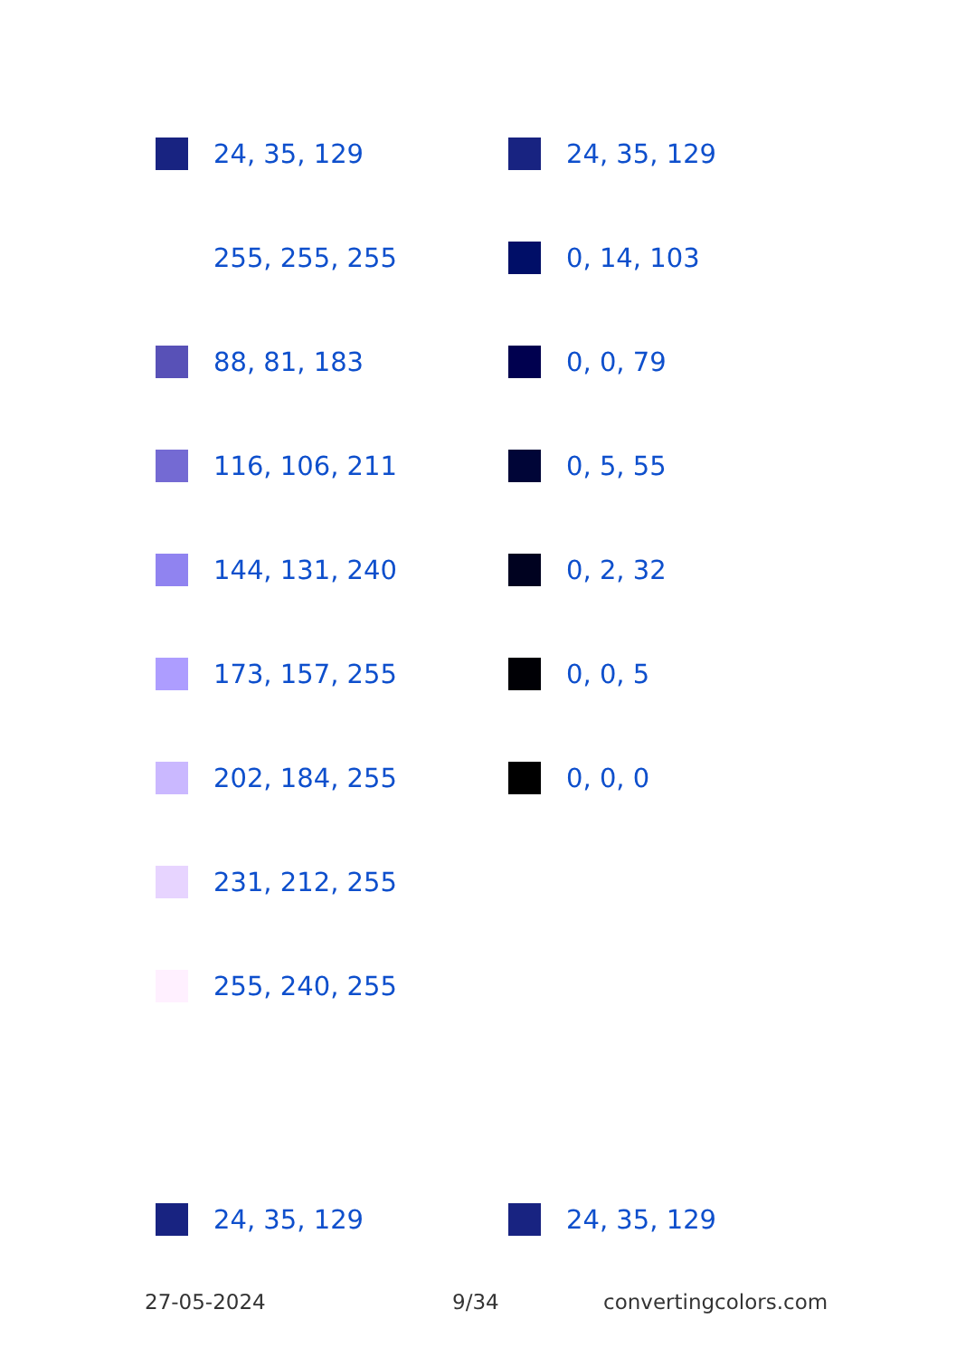24, 35, 129 24, 35, 129
255, 255, 255 0, 14, 103
88, 81, 183 0, 0, 79
116, 106, 211 0, 5, 55
144, 131, 240 0, 2, 32
173, 157, 255 0, 0, 5
202, 184, 255 0, 0, 0
231, 212, 255
255, 240, 255
24, 35, 129 24, 35, 129
27-05-2024 9/34 convertingcolors.com